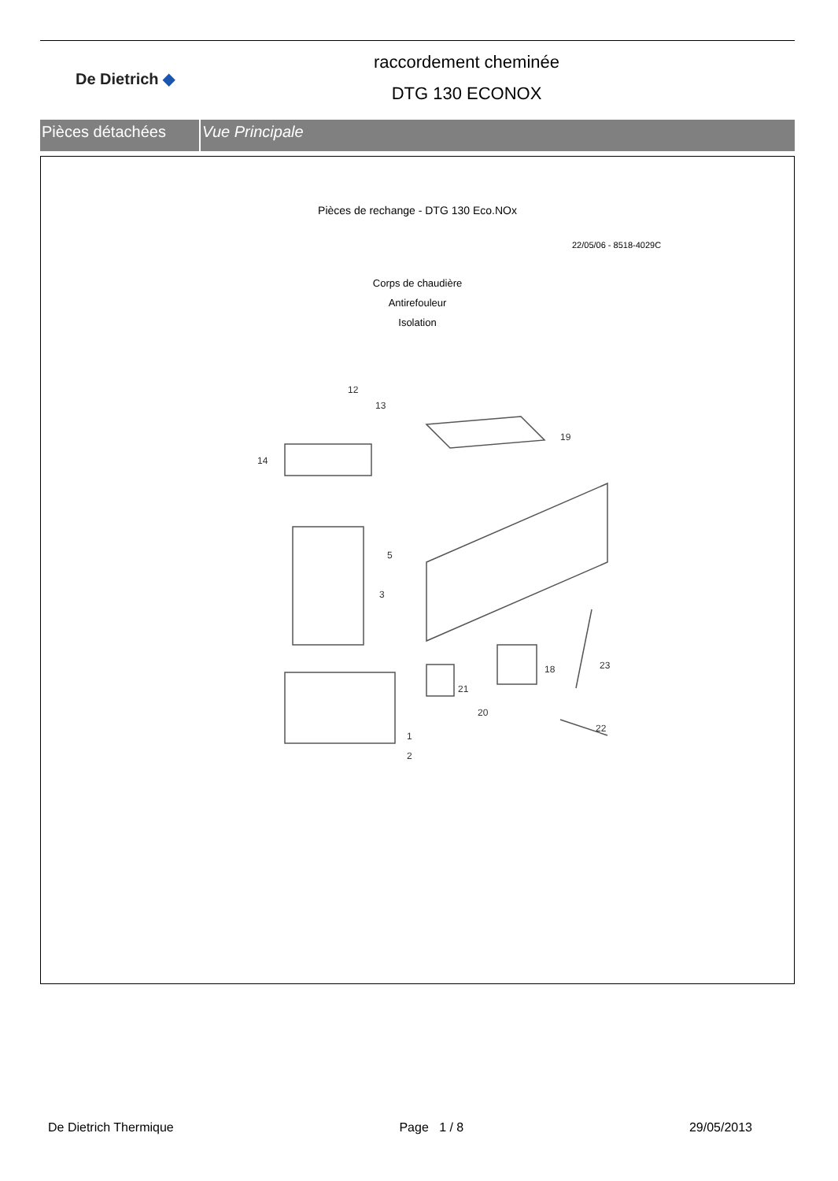De Dietrich ◆
raccordement cheminée
DTG 130 ECONOX
Pièces détachées Vue Principale
Pièces de rechange - DTG 130 Eco.NOx
22/05/06 - 8518-4029C
Corps de chaudière
Antirefouleur
Isolation
12
13
19
14
5
3
18
23
21
20
22
1
2
De Dietrich Thermique Page 1 / 8 29/05/2013